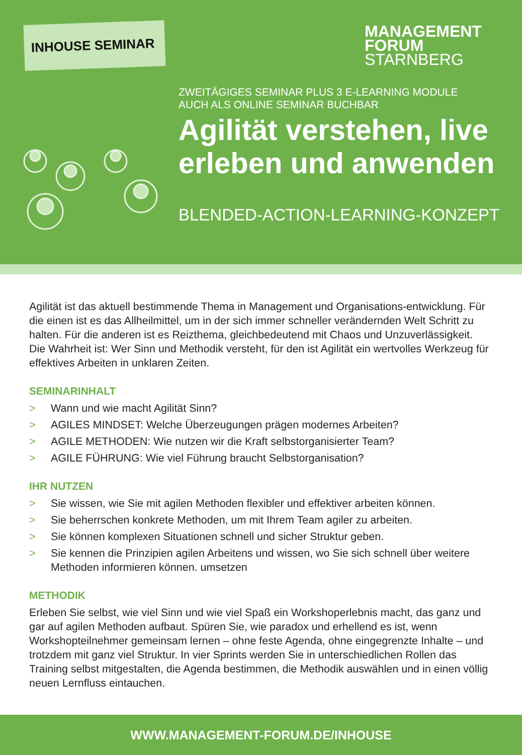INHOUSE SEMINAR
MANAGEMENT
FORUM
STARNBERG
ZWEITÄGIGES SEMINAR PLUS 3 E-LEARNING MODULE
AUCH ALS ONLINE SEMINAR BUCHBAR
Agilität verstehen, live
erleben und anwenden
BLENDED-ACTION-LEARNING-KONZEPT
Agilität ist das aktuell bestimmende Thema in Management und Organisations-entwicklung. Für die einen ist es das Allheilmittel, um in der sich immer schneller verändernden Welt Schritt zu halten. Für die anderen ist es Reizthema, gleichbedeutend mit Chaos und Unzuverlässigkeit. Die Wahrheit ist: Wer Sinn und Methodik versteht, für den ist Agilität ein wertvolles Werkzeug für effektives Arbeiten in unklaren Zeiten.
SEMINARINHALT
> Wann und wie macht Agilität Sinn?
> AGILES MINDSET: Welche Überzeugungen prägen modernes Arbeiten?
> AGILE METHODEN: Wie nutzen wir die Kraft selbstorganisierter Team?
> AGILE FÜHRUNG: Wie viel Führung braucht Selbstorganisation?
IHR NUTZEN
> Sie wissen, wie Sie mit agilen Methoden flexibler und effektiver arbeiten können.
> Sie beherrschen konkrete Methoden, um mit Ihrem Team agiler zu arbeiten.
> Sie können komplexen Situationen schnell und sicher Struktur geben.
> Sie kennen die Prinzipien agilen Arbeitens und wissen, wo Sie sich schnell über weitere Methoden informieren können. umsetzen
METHODIK
Erleben Sie selbst, wie viel Sinn und wie viel Spaß ein Workshoperlebnis macht, das ganz und gar auf agilen Methoden aufbaut. Spüren Sie, wie paradox und erhellend es ist, wenn Workshopteilnehmer gemeinsam lernen – ohne feste Agenda, ohne eingegrenzte Inhalte – und trotzdem mit ganz viel Struktur. In vier Sprints werden Sie in unterschiedlichen Rollen das Training selbst mitgestalten, die Agenda bestimmen, die Methodik auswählen und in einen völlig neuen Lernfluss eintauchen.
WWW.MANAGEMENT-FORUM.DE/INHOUSE